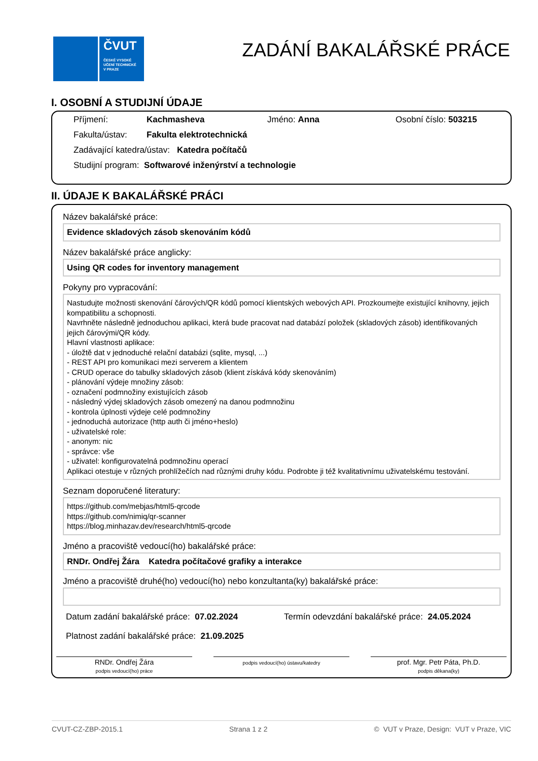ČVUT
ČESKÉ VYSOKÉ
UČENÍ TECHNICKÉ
V PRAZE
ZADÁNÍ BAKALÁŘSKÉ PRÁCE
I. OSOBNÍ A STUDIJNÍ ÚDAJE
Příjmení: Kachmasheva Jméno: Anna Osobní číslo: 503215
Fakulta/ústav: Fakulta elektrotechnická
Zadávající katedra/ústav: Katedra počítačů
Studijní program: Softwarové inženýrství a technologie
II. ÚDAJE K BAKALÁŘSKÉ PRÁCI
Název bakalářské práce:
Evidence skladových zásob skenováním kódů
Název bakalářské práce anglicky:
Using QR codes for inventory management
Pokyny pro vypracování:
Nastudujte možnosti skenování čárových/QR kódů pomocí klientských webových API. Prozkoumejte existující knihovny, jejich kompatibilitu a schopnosti.
Navrhněte následně jednoduchou aplikaci, která bude pracovat nad databází položek (skladových zásob) identifikovaných jejich čárovými/QR kódy.
Hlavní vlastnosti aplikace:
- úložtě dat v jednoduché relační databázi (sqlite, mysql, ...)
- REST API pro komunikaci mezi serverem a klientem
- CRUD operace do tabulky skladových zásob (klient získává kódy skenováním)
- plánování výdeje množiny zásob:
- označení podmnožiny existujících zásob
- následný výdej skladových zásob omezený na danou podmnožinu
- kontrola úplnosti výdeje celé podmnožiny
- jednoduchá autorizace (http auth či jméno+heslo)
- uživatelské role:
- anonym: nic
- správce: vše
- uživatel: konfigurovatelná podmnožinu operací
Aplikaci otestuje v různých prohlížečích nad různými druhy kódu. Podrobte ji též kvalitativnímu uživatelskému testování.
Seznam doporučené literatury:
https://github.com/mebjas/html5-qrcode
https://github.com/nimiq/qr-scanner
https://blog.minhazav.dev/research/html5-qrcode
Jméno a pracoviště vedoucí(ho) bakalářské práce:
RNDr. Ondřej Žára Katedra počítačové grafiky a interakce
Jméno a pracoviště druhé(ho) vedoucí(ho) nebo konzultanta(ky) bakalářské práce:
Datum zadání bakalářské práce: 07.02.2024 Termín odevzdání bakalářské práce: 24.05.2024
Platnost zadání bakalářské práce: 21.09.2025
RNDr. Ondřej Žára
podpis vedoucí(ho) práce
podpis vedoucí(ho) ústavu/katedry
prof. Mgr. Petr Páta, Ph.D.
podpis děkana(ky)
CVUT-CZ-ZBP-2015.1 Strana 1 z 2 © VUT v Praze, Design: VUT v Praze, VIC